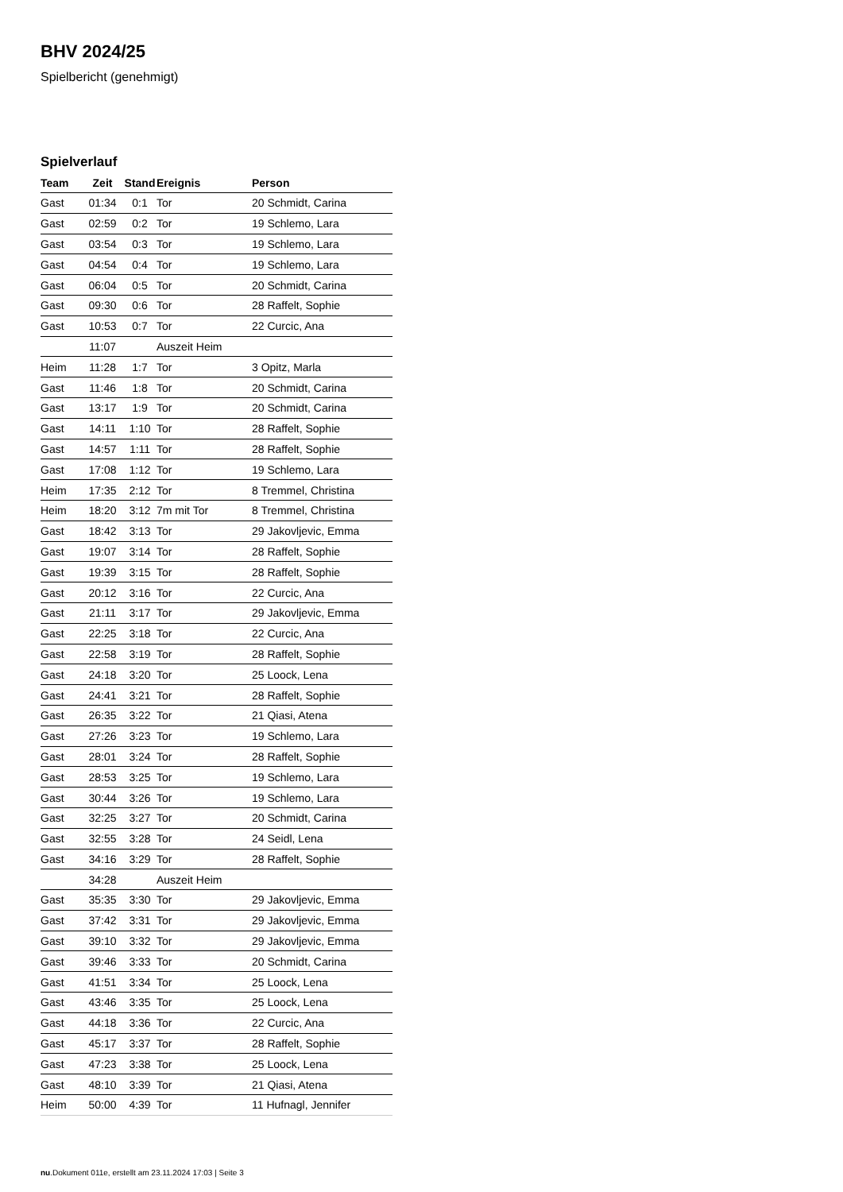BHV 2024/25
Spielbericht (genehmigt)
Spielverlauf
| Team | Zeit | Stand | Ereignis | Person |
| --- | --- | --- | --- | --- |
| Gast | 01:34 | 0:1 | Tor | 20 Schmidt, Carina |
| Gast | 02:59 | 0:2 | Tor | 19 Schlemo, Lara |
| Gast | 03:54 | 0:3 | Tor | 19 Schlemo, Lara |
| Gast | 04:54 | 0:4 | Tor | 19 Schlemo, Lara |
| Gast | 06:04 | 0:5 | Tor | 20 Schmidt, Carina |
| Gast | 09:30 | 0:6 | Tor | 28 Raffelt, Sophie |
| Gast | 10:53 | 0:7 | Tor | 22 Curcic, Ana |
| | 11:07 | | Auszeit Heim | |
| Heim | 11:28 | 1:7 | Tor | 3 Opitz, Marla |
| Gast | 11:46 | 1:8 | Tor | 20 Schmidt, Carina |
| Gast | 13:17 | 1:9 | Tor | 20 Schmidt, Carina |
| Gast | 14:11 | 1:10 | Tor | 28 Raffelt, Sophie |
| Gast | 14:57 | 1:11 | Tor | 28 Raffelt, Sophie |
| Gast | 17:08 | 1:12 | Tor | 19 Schlemo, Lara |
| Heim | 17:35 | 2:12 | Tor | 8 Tremmel, Christina |
| Heim | 18:20 | 3:12 | 7m mit Tor | 8 Tremmel, Christina |
| Gast | 18:42 | 3:13 | Tor | 29 Jakovljevic, Emma |
| Gast | 19:07 | 3:14 | Tor | 28 Raffelt, Sophie |
| Gast | 19:39 | 3:15 | Tor | 28 Raffelt, Sophie |
| Gast | 20:12 | 3:16 | Tor | 22 Curcic, Ana |
| Gast | 21:11 | 3:17 | Tor | 29 Jakovljevic, Emma |
| Gast | 22:25 | 3:18 | Tor | 22 Curcic, Ana |
| Gast | 22:58 | 3:19 | Tor | 28 Raffelt, Sophie |
| Gast | 24:18 | 3:20 | Tor | 25 Loock, Lena |
| Gast | 24:41 | 3:21 | Tor | 28 Raffelt, Sophie |
| Gast | 26:35 | 3:22 | Tor | 21 Qiasi, Atena |
| Gast | 27:26 | 3:23 | Tor | 19 Schlemo, Lara |
| Gast | 28:01 | 3:24 | Tor | 28 Raffelt, Sophie |
| Gast | 28:53 | 3:25 | Tor | 19 Schlemo, Lara |
| Gast | 30:44 | 3:26 | Tor | 19 Schlemo, Lara |
| Gast | 32:25 | 3:27 | Tor | 20 Schmidt, Carina |
| Gast | 32:55 | 3:28 | Tor | 24 Seidl, Lena |
| Gast | 34:16 | 3:29 | Tor | 28 Raffelt, Sophie |
| | 34:28 | | Auszeit Heim | |
| Gast | 35:35 | 3:30 | Tor | 29 Jakovljevic, Emma |
| Gast | 37:42 | 3:31 | Tor | 29 Jakovljevic, Emma |
| Gast | 39:10 | 3:32 | Tor | 29 Jakovljevic, Emma |
| Gast | 39:46 | 3:33 | Tor | 20 Schmidt, Carina |
| Gast | 41:51 | 3:34 | Tor | 25 Loock, Lena |
| Gast | 43:46 | 3:35 | Tor | 25 Loock, Lena |
| Gast | 44:18 | 3:36 | Tor | 22 Curcic, Ana |
| Gast | 45:17 | 3:37 | Tor | 28 Raffelt, Sophie |
| Gast | 47:23 | 3:38 | Tor | 25 Loock, Lena |
| Gast | 48:10 | 3:39 | Tor | 21 Qiasi, Atena |
| Heim | 50:00 | 4:39 | Tor | 11 Hufnagl, Jennifer |
nu.Dokument 011e, erstellt am 23.11.2024 17:03 | Seite 3